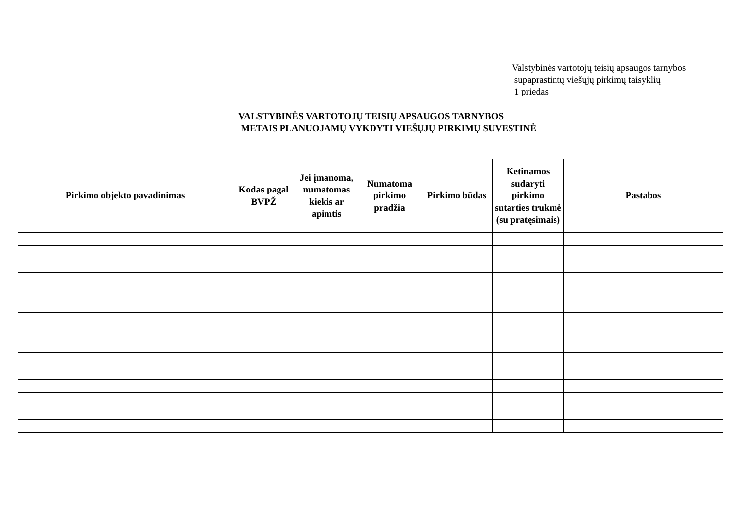Valstybinės vartotojų teisių apsaugos tarnybos
supaprastintų viešųjų pirkimų taisyklių
1 priedas
VALSTYBINĖS VARTOTOJŲ TEISIŲ APSAUGOS TARNYBOS
METAIS PLANUOJAMŲ VYKDYTI VIEŠŲJŲ PIRKIMŲ SUVESTINĖ
| Pirkimo objekto pavadinimas | Kodas pagal BVPŽ | Jei įmanoma, numatomas kiekis ar apimtis | Numatoma pirkimo pradžia | Pirkimo būdas | Ketinamos sudaryti pirkimo sutarties trukmė (su pratęsimais) | Pastabos |
| --- | --- | --- | --- | --- | --- | --- |